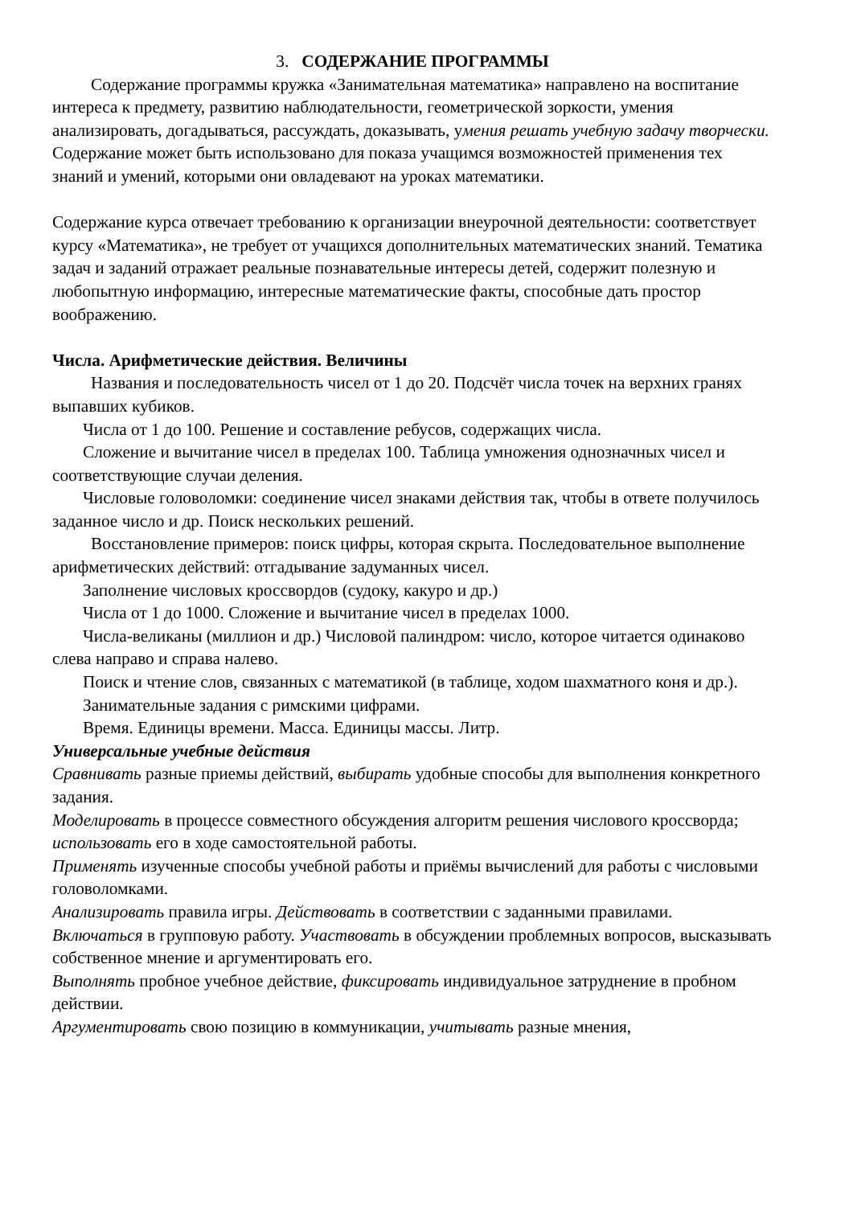3. СОДЕРЖАНИЕ ПРОГРАММЫ
Содержание программы кружка «Занимательная математика» направлено на воспитание интереса к предмету, развитию наблюдательности, геометрической зоркости, умения анализировать, догадываться, рассуждать, доказывать, умения решать учебную задачу творчески. Содержание может быть использовано для показа учащимся возможностей применения тех знаний и умений, которыми они овладевают на уроках математики.
Содержание курса отвечает требованию к организации внеурочной деятельности: соответствует курсу «Математика», не требует от учащихся дополнительных математических знаний. Тематика задач и заданий отражает реальные познавательные интересы детей, содержит полезную и любопытную информацию, интересные математические факты, способные дать простор воображению.
Числа. Арифметические действия. Величины
Названия и последовательность чисел от 1 до 20. Подсчёт числа точек на верхних гранях выпавших кубиков.
Числа от 1 до 100. Решение и составление ребусов, содержащих числа.
Сложение и вычитание чисел в пределах 100. Таблица умножения однозначных чисел и соответствующие случаи деления.
Числовые головоломки: соединение чисел знаками действия так, чтобы в ответе получилось заданное число и др. Поиск нескольких решений.
Восстановление примеров: поиск цифры, которая скрыта. Последовательное выполнение арифметических действий: отгадывание задуманных чисел.
Заполнение числовых кроссвордов (судоку, какуро и др.)
Числа от 1 до 1000. Сложение и вычитание чисел в пределах 1000.
Числа-великаны (миллион и др.) Числовой палиндром: число, которое читается одинаково слева направо и справа налево.
Поиск и чтение слов, связанных с математикой (в таблице, ходом шахматного коня и др.).
Занимательные задания с римскими цифрами.
Время. Единицы времени. Масса. Единицы массы. Литр.
Универсальные учебные действия
Сравнивать разные приемы действий, выбирать удобные способы для выполнения конкретного задания.
Моделировать в процессе совместного обсуждения алгоритм решения числового кроссворда; использовать его в ходе самостоятельной работы.
Применять изученные способы учебной работы и приёмы вычислений для работы с числовыми головоломками.
Анализировать правила игры. Действовать в соответствии с заданными правилами.
Включаться в групповую работу. Участвовать в обсуждении проблемных вопросов, высказывать собственное мнение и аргументировать его.
Выполнять пробное учебное действие, фиксировать индивидуальное затруднение в пробном действии.
Аргументировать свою позицию в коммуникации, учитывать разные мнения,